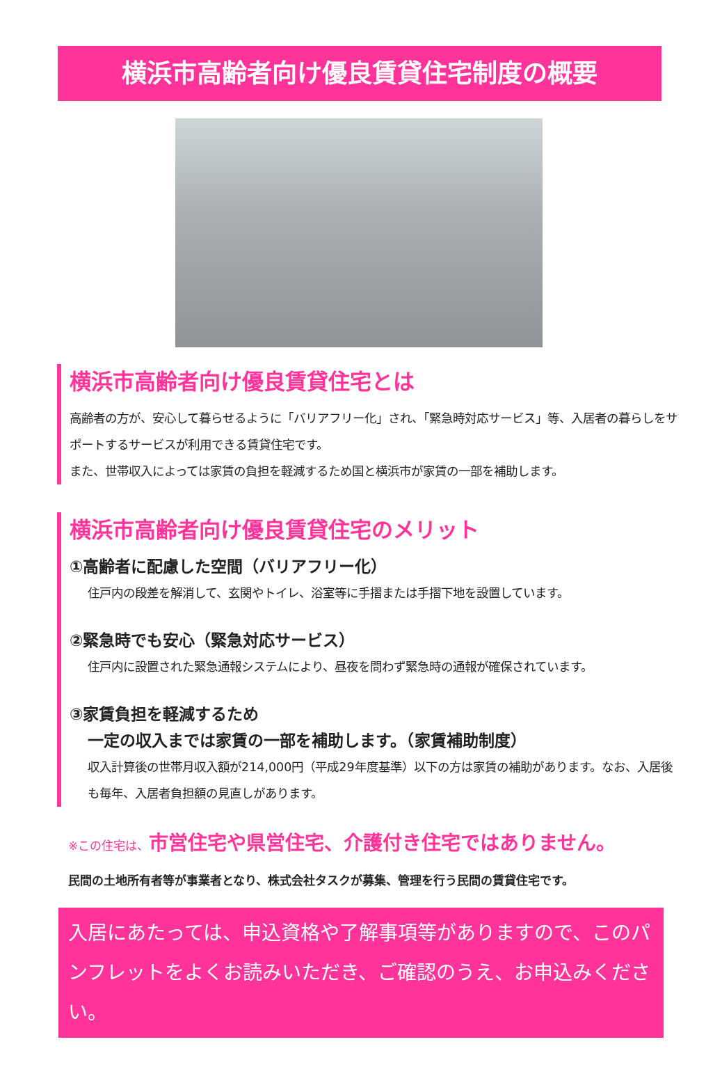横浜市高齢者向け優良賃貸住宅制度の概要
横浜市高齢者向け優良賃貸住宅とは
高齢者の方が、安心して暮らせるように「バリアフリー化」され、「緊急時対応サービス」等、入居者の暮らしをサポートするサービスが利用できる賃貸住宅です。
また、世帯収入によっては家賃の負担を軽減するため国と横浜市が家賃の一部を補助します。
横浜市高齢者向け優良賃貸住宅のメリット
①高齢者に配慮した空間（バリアフリー化）
住戸内の段差を解消して、玄関やトイレ、浴室等に手摺または手摺下地を設置しています。
②緊急時でも安心（緊急対応サービス）
住戸内に設置された緊急通報システムにより、昼夜を問わず緊急時の通報が確保されています。
③家賃負担を軽減するため
一定の収入までは家賃の一部を補助します。（家賃補助制度）
収入計算後の世帯月収入額が214,000円（平成29年度基準）以下の方は家賃の補助があります。なお、入居後も毎年、入居者負担額の見直しがあります。
※この住宅は、市営住宅や県営住宅、介護付き住宅ではありません。
民間の土地所有者等が事業者となり、株式会社タスクが募集、管理を行う民間の賃貸住宅です。
入居にあたっては、申込資格や了解事項等がありますので、このパンフレットをよくお読みいただき、ご確認のうえ、お申込みください。